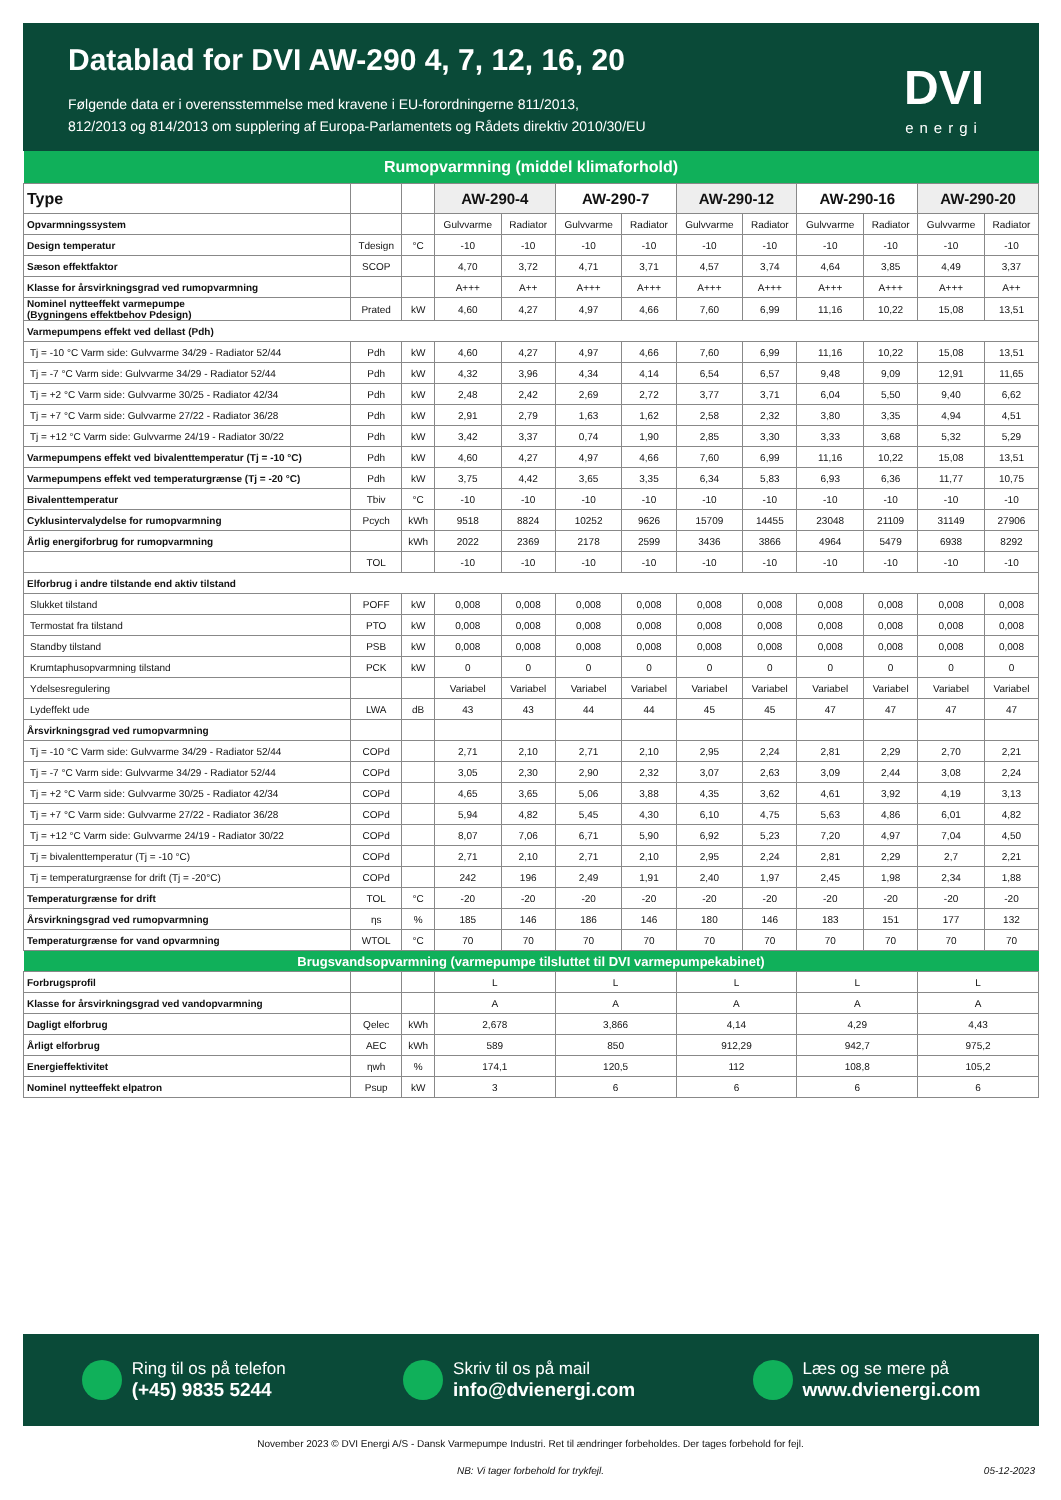Datablad for DVI AW-290 4, 7, 12, 16, 20
Følgende data er i overensstemmelse med kravene i EU-forordningerne 811/2013,
812/2013 og 814/2013 om supplering af Europa-Parlamentets og Rådets direktiv 2010/30/EU
DVI
energi
| Rumopvarmning (middel klimaforhold) | | | | | | | | | | | | |
| Type | | | AW-290-4 | | AW-290-7 | | AW-290-12 | | AW-290-16 | | AW-290-20 | |
| Opvarmningssystem | | | Gulvvarme | Radiator | Gulvvarme | Radiator | Gulvvarme | Radiator | Gulvvarme | Radiator | Gulvvarme | Radiator |
| Design temperatur | Tdesign | °C | -10 | -10 | -10 | -10 | -10 | -10 | -10 | -10 | -10 | -10 |
| Sæson effektfaktor | SCOP | | 4,70 | 3,72 | 4,71 | 3,71 | 4,57 | 3,74 | 4,64 | 3,85 | 4,49 | 3,37 |
| Klasse for årsvirkningsgrad ved rumopvarmning | | | A+++ | A++ | A+++ | A+++ | A+++ | A+++ | A+++ | A+++ | A+++ | A++ |
| Nominel nytteeffekt varmepumpe (Bygningens effektbehov Pdesign) | Prated | kW | 4,60 | 4,27 | 4,97 | 4,66 | 7,60 | 6,99 | 11,16 | 10,22 | 15,08 | 13,51 |
| Varmepumpens effekt ved dellast (Pdh) | | | | | | | | | | | | |
| Tj = -10 °C Varm side: Gulvvarme 34/29 - Radiator 52/44 | Pdh | kW | 4,60 | 4,27 | 4,97 | 4,66 | 7,60 | 6,99 | 11,16 | 10,22 | 15,08 | 13,51 |
| Tj = -7 °C Varm side: Gulvvarme 34/29 - Radiator 52/44 | Pdh | kW | 4,32 | 3,96 | 4,34 | 4,14 | 6,54 | 6,57 | 9,48 | 9,09 | 12,91 | 11,65 |
| Tj = +2 °C Varm side: Gulvvarme 30/25 - Radiator 42/34 | Pdh | kW | 2,48 | 2,42 | 2,69 | 2,72 | 3,77 | 3,71 | 6,04 | 5,50 | 9,40 | 6,62 |
| Tj = +7 °C Varm side: Gulvvarme 27/22 - Radiator 36/28 | Pdh | kW | 2,91 | 2,79 | 1,63 | 1,62 | 2,58 | 2,32 | 3,80 | 3,35 | 4,94 | 4,51 |
| Tj = +12 °C Varm side: Gulvvarme 24/19 - Radiator 30/22 | Pdh | kW | 3,42 | 3,37 | 0,74 | 1,90 | 2,85 | 3,30 | 3,33 | 3,68 | 5,32 | 5,29 |
| Varmepumpens effekt ved bivalenttemperatur (Tj = -10 °C) | Pdh | kW | 4,60 | 4,27 | 4,97 | 4,66 | 7,60 | 6,99 | 11,16 | 10,22 | 15,08 | 13,51 |
| Varmepumpens effekt ved temperaturgrænse (Tj = -20 °C) | Pdh | kW | 3,75 | 4,42 | 3,65 | 3,35 | 6,34 | 5,83 | 6,93 | 6,36 | 11,77 | 10,75 |
| Bivalenttemperatur | Tbiv | °C | -10 | -10 | -10 | -10 | -10 | -10 | -10 | -10 | -10 | -10 |
| Cyklusintervalydelse for rumopvarmning | Pcych | kWh | 9518 | 8824 | 10252 | 9626 | 15709 | 14455 | 23048 | 21109 | 31149 | 27906 |
| Årlig energiforbrug for rumopvarmning | | kWh | 2022 | 2369 | 2178 | 2599 | 3436 | 3866 | 4964 | 5479 | 6938 | 8292 |
| | TOL | | -10 | -10 | -10 | -10 | -10 | -10 | -10 | -10 | -10 | -10 |
| Elforbrug i andre tilstande end aktiv tilstand | | | | | | | | | | | | |
| Slukket tilstand | POFF | kW | 0,008 | 0,008 | 0,008 | 0,008 | 0,008 | 0,008 | 0,008 | 0,008 | 0,008 | 0,008 |
| Termostat fra tilstand | PTO | kW | 0,008 | 0,008 | 0,008 | 0,008 | 0,008 | 0,008 | 0,008 | 0,008 | 0,008 | 0,008 |
| Standby tilstand | PSB | kW | 0,008 | 0,008 | 0,008 | 0,008 | 0,008 | 0,008 | 0,008 | 0,008 | 0,008 | 0,008 |
| Krumtaphusopvarmning tilstand | PCK | kW | 0 | 0 | 0 | 0 | 0 | 0 | 0 | 0 | 0 | 0 |
| Ydelsesregulering | | | Variabel | Variabel | Variabel | Variabel | Variabel | Variabel | Variabel | Variabel | Variabel | Variabel |
| Lydeffekt ude | LWA | dB | 43 | 43 | 44 | 44 | 45 | 45 | 47 | 47 | 47 | 47 |
| Årsvirkningsgrad ved rumopvarmning | | | | | | | | | | | | |
| Tj = -10 °C Varm side: Gulvvarme 34/29 - Radiator 52/44 | COPd | | 2,71 | 2,10 | 2,71 | 2,10 | 2,95 | 2,24 | 2,81 | 2,29 | 2,70 | 2,21 |
| Tj = -7 °C Varm side: Gulvvarme 34/29 - Radiator 52/44 | COPd | | 3,05 | 2,30 | 2,90 | 2,32 | 3,07 | 2,63 | 3,09 | 2,44 | 3,08 | 2,24 |
| Tj = +2 °C Varm side: Gulvvarme 30/25 - Radiator 42/34 | COPd | | 4,65 | 3,65 | 5,06 | 3,88 | 4,35 | 3,62 | 4,61 | 3,92 | 4,19 | 3,13 |
| Tj = +7 °C Varm side: Gulvvarme 27/22 - Radiator 36/28 | COPd | | 5,94 | 4,82 | 5,45 | 4,30 | 6,10 | 4,75 | 5,63 | 4,86 | 6,01 | 4,82 |
| Tj = +12 °C Varm side: Gulvvarme 24/19 - Radiator 30/22 | COPd | | 8,07 | 7,06 | 6,71 | 5,90 | 6,92 | 5,23 | 7,20 | 4,97 | 7,04 | 4,50 |
| Tj = bivalenttemperatur (Tj = -10 °C) | COPd | | 2,71 | 2,10 | 2,71 | 2,10 | 2,95 | 2,24 | 2,81 | 2,29 | 2,7 | 2,21 |
| Tj = temperaturgrænse for drift (Tj = -20°C) | COPd | | 242 | 196 | 2,49 | 1,91 | 2,40 | 1,97 | 2,45 | 1,98 | 2,34 | 1,88 |
| Temperaturgrænse for drift | TOL | °C | -20 | -20 | -20 | -20 | -20 | -20 | -20 | -20 | -20 | -20 |
| Årsvirkningsgrad ved rumopvarmning | ηs | % | 185 | 146 | 186 | 146 | 180 | 146 | 183 | 151 | 177 | 132 |
| Temperaturgrænse for vand opvarmning | WTOL | °C | 70 | 70 | 70 | 70 | 70 | 70 | 70 | 70 | 70 | 70 |
| Brugsvandsopvarmning (varmepumpe tilsluttet til DVI varmepumpekabinet) | | | | | | | | | | | | |
| Forbrugsprofil | | | L | | L | | L | | L | | L | |
| Klasse for årsvirkningsgrad ved vandopvarmning | | | A | | A | | A | | A | | A | |
| Dagligt elforbrug | Qelec | kWh | 2,678 | | 3,866 | | 4,14 | | 4,29 | | 4,43 | |
| Årligt elforbrug | AEC | kWh | 589 | | 850 | | 912,29 | | 942,7 | | 975,2 | |
| Energieffektivitet | ηwh | % | 174,1 | | 120,5 | | 112 | | 108,8 | | 105,2 | |
| Nominel nytteeffekt elpatron | Psup | kW | 3 | | 6 | | 6 | | 6 | | 6 | |
Ring til os på telefon (+45) 9835 5244
Skriv til os på mail info@dvienergi.com
Læs og se mere på www.dvienergi.com
November 2023 © DVI Energi A/S - Dansk Varmepumpe Industri. Ret til ændringer forbeholdes. Der tages forbehold for fejl.
NB: Vi tager forbehold for trykfejl. 05-12-2023